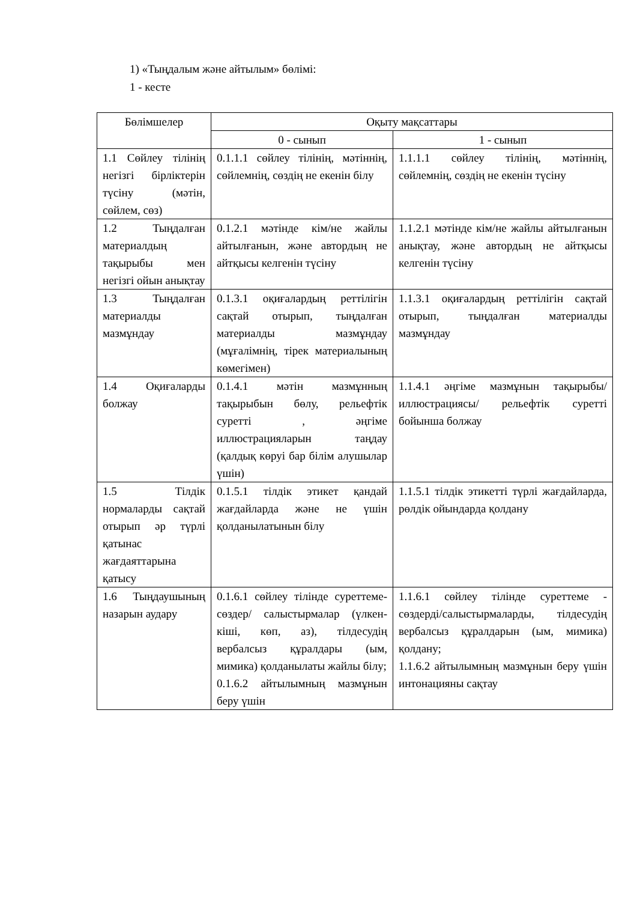1) «Тыңдалым және айтылым» бөлімі:
1 - кесте
| Бөлімшелер | Оқыту мақсаттары | |
| --- | --- | --- |
| | 0 - сынып | 1 - сынып |
| 1.1 Сөйлеу тілінің негізгі бірліктерін түсіну (мәтін, сөйлем, сөз) | 0.1.1.1 сөйлеу тілінің, мәтіннің, сөйлемнің, сөздің не екенін білу | 1.1.1.1 сөйлеу тілінің, мәтіннің, сөйлемнің, сөздің не екенін түсіну |
| 1.2 Тыңдалған материалдың тақырыбы мен негізгі ойын анықтау | 0.1.2.1 мәтінде кім/не жайлы айтылғанын, және автордың не айтқысы келгенін түсіну | 1.1.2.1 мәтінде кім/не жайлы айтылғанын анықтау, және автордың не айтқысы келгенін түсіну |
| 1.3 Тыңдалған материалды мазмұндау | 0.1.3.1 оқиғалардың реттілігін сақтай отырып, тыңдалған материалды мазмұндау (мұғалімнің, тірек материалының көмегімен) | 1.1.3.1 оқиғалардың реттілігін сақтай отырып, тыңдалған материалды мазмұндау |
| 1.4 Оқиғаларды болжау | 0.1.4.1 мәтін мазмұнның тақырыбын бөлу, рельефтік суретті , әңгіме иллюстрацияларын таңдау (қалдық көруі бар білім алушылар үшін) | 1.1.4.1 әңгіме мазмұнын тақырыбы/ иллюстрациясы/ рельефтік суретті бойынша болжау |
| 1.5 Тілдік нормаларды сақтай отырып әр түрлі қатынас жағдаяттарына қатысу | 0.1.5.1 тілдік этикет қандай жағдайларда және не үшін қолданылатынын білу | 1.1.5.1 тілдік этикетті түрлі жағдайларда, рөлдік ойындарда қолдану |
| 1.6 Тыңдаушының назарын аудару | 0.1.6.1 сөйлеу тілінде суреттеме-сөздер/ салыстырмалар (үлкен-кіші, көп, аз), тілдесудің вербалсыз құралдары (ым, мимика) қолданылаты жайлы білу; 0.1.6.2 айтылымның мазмұнын беру үшін | 1.1.6.1 сөйлеу тілінде суреттеме - сөздерді/салыстырмаларды, тілдесудің вербалсыз құралдарын (ым, мимика) қолдану; 1.1.6.2 айтылымның мазмұнын беру үшін интонацияны сақтау |